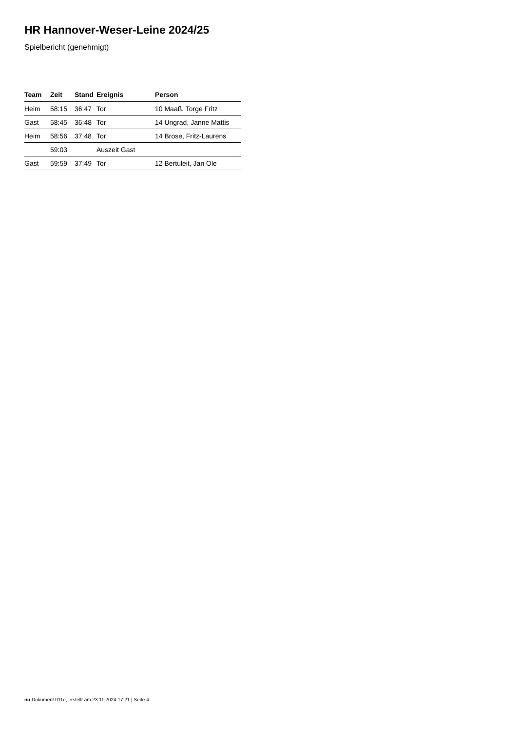HR Hannover-Weser-Leine 2024/25
Spielbericht (genehmigt)
| Team | Zeit | Stand | Ereignis | Person |
| --- | --- | --- | --- | --- |
| Heim | 58:15 | 36:47 | Tor | 10 Maaß, Torge Fritz |
| Gast | 58:45 | 36:48 | Tor | 14 Ungrad, Janne Mattis |
| Heim | 58:56 | 37:48 | Tor | 14 Brose, Fritz-Laurens |
| | 59:03 | | Auszeit Gast | |
| Gast | 59:59 | 37:49 | Tor | 12 Bertuleit, Jan Ole |
nu.Dokument 011e, erstellt am 23.11.2024 17:21 | Seite 4